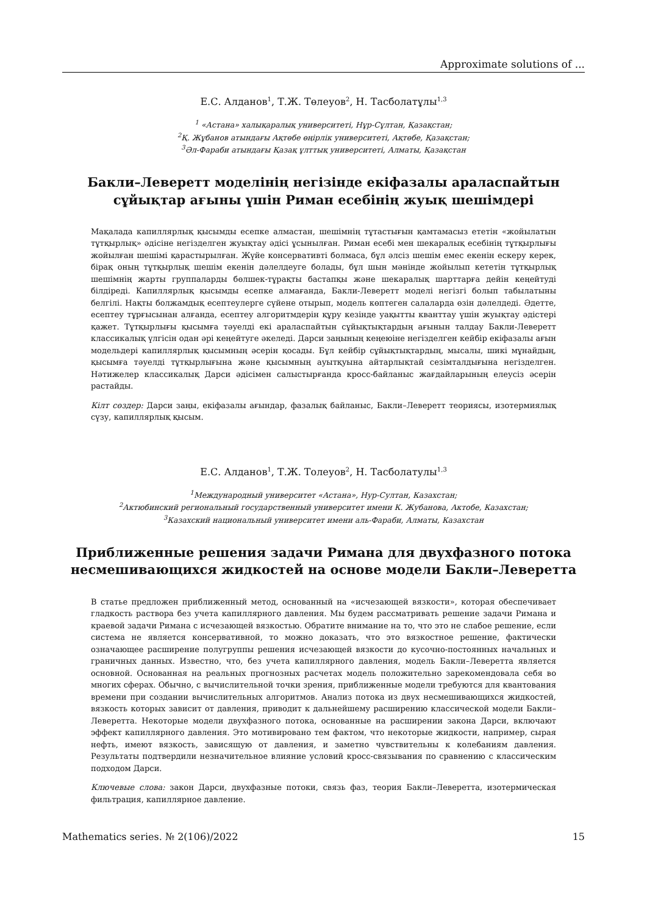Approximate solutions of ...
Е.С. Алданов<sup>1</sup>, Т.Ж. Төлеуов<sup>2</sup>, Н. Тасболатұлы<sup>1,3</sup>
<sup>1</sup> «Астана» халықаралық университеті, Нұр-Сұлтан, Қазақстан;
<sup>2</sup> Қ. Жұбанов атындағы Ақтөбе өңірлік университеті, Ақтөбе, Қазақстан;
<sup>3</sup> Әл-Фараби атындағы Қазақ ұлттық университеті, Алматы, Қазақстан
Бакли–Леверетт моделінің негізінде екіфазалы араласпайтын сұйықтар ағыны үшін Риман есебінің жуық шешімдері
Мақалада капиллярлық қысымды есепке алмастан, шешімнің тұтастығын қамтамасыз ететін «жойылатын тұтқырлық» әдісіне негізделген жуықтау әдісі ұсынылған. Риман есебі мен шекаралық есебінің тұтқырлығы жойылған шешімі қарастырылған. Жүйе консервативті болмаса, бұл әлсіз шешім емес екенін ескеру керек, бірақ оның тұтқырлық шешім екенін дәлелдеуге болады, бұл шын мәнінде жойылып кететін тұтқырлық шешімнің жарты группаларды бөлшек-тұрақты бастапқы және шекаралық шарттарға дейін кеңейтуді білдіреді. Капиллярлық қысымды есепке алмағанда, Бакли-Леверетт моделі негізгі болып табылатыны белгілі. Нақты болжамдық есептеулерге сүйене отырып, модель көптеген салаларда өзін дәлелдеді. Әдетте, есептеу тұрғысынан алғанда, есептеу алгоритмдерін құру кезінде уақытты кванттау үшін жуықтау әдістері қажет. Тұтқырлығы қысымға тәуелді екі араласпайтын сұйықтықтардың ағынын талдау Бакли-Леверетт классикалық үлгісін одан әрі кеңейтуге әкеледі. Дарси заңының кеңеюіне негізделген кейбір екіфазалы ағын модельдері капиллярлық қысымның әсерін қосады. Бұл кейбір сұйықтықтардың, мысалы, шикі мұнайдың, қысымға тәуелді тұтқырлығына және қысымның ауытқуына айтарлықтай сезімталдығына негізделген. Нәтижелер классикалық Дарси әдісімен салыстырғанда кросс-байланыс жағдайларының елеусіз әсерін растайды.
Кілт сөздер: Дарси заңы, екіфазалы ағындар, фазалық байланыс, Бакли–Леверетт теориясы, изотермиялық сүзу, капиллярлық қысым.
Е.С. Алданов<sup>1</sup>, Т.Ж. Толеуов<sup>2</sup>, Н. Тасболатулы<sup>1,3</sup>
<sup>1</sup> Международный университет «Астана», Нур-Султан, Казахстан;
<sup>2</sup> Актюбинский региональный государственный университет имени К. Жубанова, Актобе, Казахстан;
<sup>3</sup> Казахский национальный университет имени аль-Фараби, Алматы, Казахстан
Приближенные решения задачи Римана для двухфазного потока несмешивающихся жидкостей на основе модели Бакли–Леверетта
В статье предложен приближенный метод, основанный на «исчезающей вязкости», которая обеспечивает гладкость раствора без учета капиллярного давления. Мы будем рассматривать решение задачи Римана и краевой задачи Римана с исчезающей вязкостью. Обратите внимание на то, что это не слабое решение, если система не является консервативной, то можно доказать, что это вязкостное решение, фактически означающее расширение полугруппы решения исчезающей вязкости до кусочно-постоянных начальных и граничных данных. Известно, что, без учета капиллярного давления, модель Бакли–Леверетта является основной. Основанная на реальных прогнозных расчетах модель положительно зарекомендовала себя во многих сферах. Обычно, с вычислительной точки зрения, приближенные модели требуются для квантования времени при создании вычислительных алгоритмов. Анализ потока из двух несмешивающихся жидкостей, вязкость которых зависит от давления, приводит к дальнейшему расширению классической модели Бакли–Леверетта. Некоторые модели двухфазного потока, основанные на расширении закона Дарси, включают эффект капиллярного давления. Это мотивировано тем фактом, что некоторые жидкости, например, сырая нефть, имеют вязкость, зависящую от давления, и заметно чувствительны к колебаниям давления. Результаты подтвердили незначительное влияние условий кросс-связывания по сравнению с классическим подходом Дарси.
Ключевые слова: закон Дарси, двухфазные потоки, связь фаз, теория Бакли–Леверетта, изотермическая фильтрация, капиллярное давление.
Mathematics series. № 2(106)/2022 15